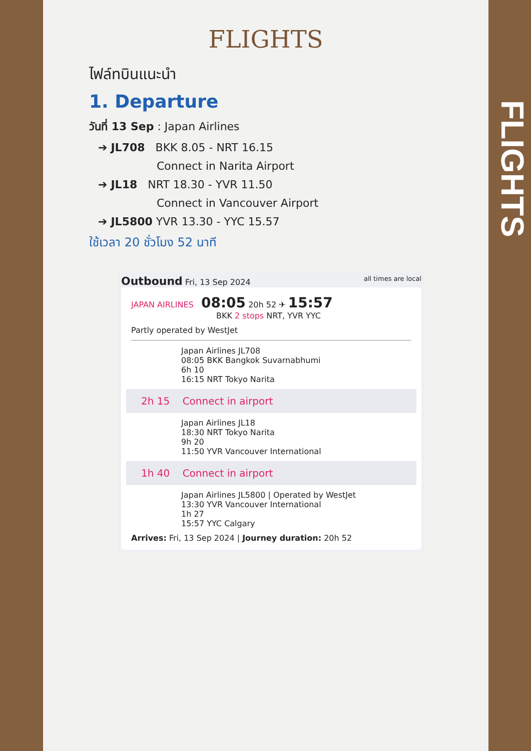FLIGHTS
ไฟล์ทบินแนะนำ
1. Departure
วันที่ 13 Sep : Japan Airlines
➔ JL708 BKK 8.05 - NRT 16.15
Connect in Narita Airport
➔ JL18 NRT 18.30 - YVR 11.50
Connect in Vancouver Airport
➔ JL5800 YVR 13.30 - YYC 15.57
ใช้เวลา 20 ชั่วโมง 52 นาที
Outbound Fri, 13 Sep 2024 all times are local
JAPAN AIRLINES 08:05 20h 52 ✈ 15:57
BKK 2 stops NRT, YVR YYC
Partly operated by WestJet
Japan Airlines JL708
08:05 BKK Bangkok Suvarnabhumi
6h 10
16:15 NRT Tokyo Narita
2h 15 Connect in airport
Japan Airlines JL18
18:30 NRT Tokyo Narita
9h 20
11:50 YVR Vancouver International
1h 40 Connect in airport
Japan Airlines JL5800 | Operated by WestJet
13:30 YVR Vancouver International
1h 27
15:57 YYC Calgary
Arrives: Fri, 13 Sep 2024 | Journey duration: 20h 52
FLIGHTS